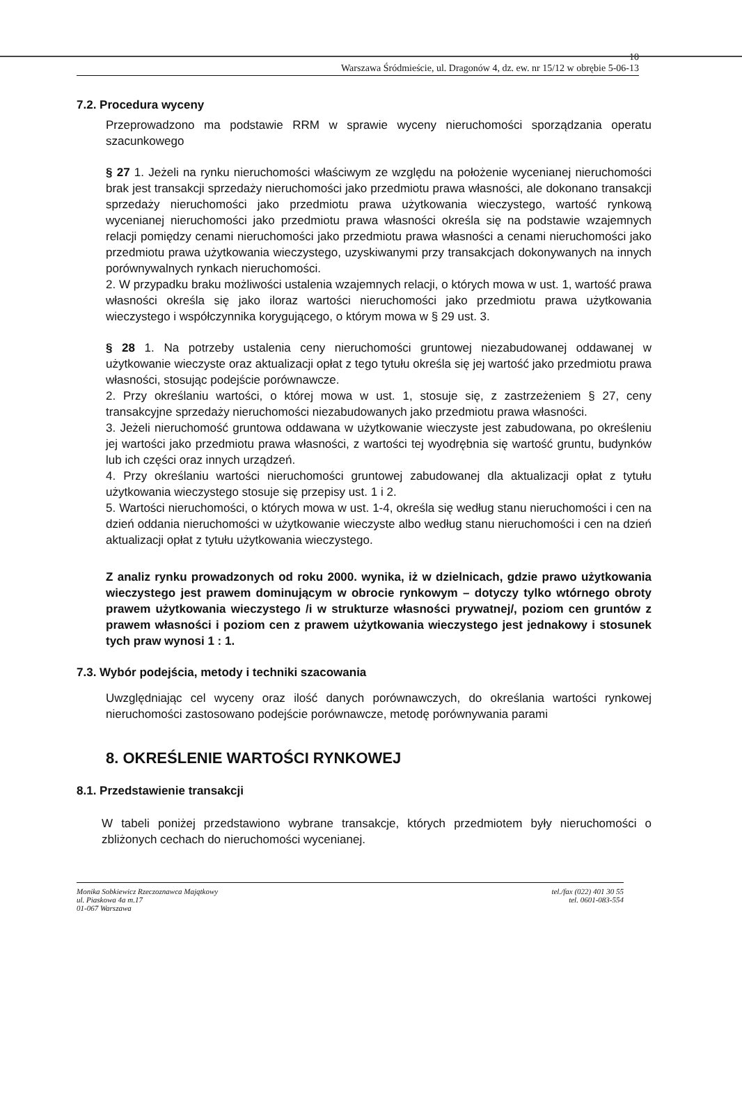10
Warszawa Śródmieście, ul. Dragonów 4, dz. ew. nr 15/12 w obrębie 5-06-13
7.2. Procedura wyceny
Przeprowadzono ma podstawie RRM w sprawie wyceny nieruchomości sporządzania operatu szacunkowego
§ 27 1. Jeżeli na rynku nieruchomości właściwym ze względu na położenie wycenianej nieruchomości brak jest transakcji sprzedaży nieruchomości jako przedmiotu prawa własności, ale dokonano transakcji sprzedaży nieruchomości jako przedmiotu prawa użytkowania wieczystego, wartość rynkową wycenianej nieruchomości jako przedmiotu prawa własności określa się na podstawie wzajemnych relacji pomiędzy cenami nieruchomości jako przedmiotu prawa własności a cenami nieruchomości jako przedmiotu prawa użytkowania wieczystego, uzyskiwanymi przy transakcjach dokonywanych na innych porównywalnych rynkach nieruchomości.
2. W przypadku braku możliwości ustalenia wzajemnych relacji, o których mowa w ust. 1, wartość prawa własności określa się jako iloraz wartości nieruchomości jako przedmiotu prawa użytkowania wieczystego i współczynnika korygującego, o którym mowa w § 29 ust. 3.
§ 28 1. Na potrzeby ustalenia ceny nieruchomości gruntowej niezabudowanej oddawanej w użytkowanie wieczyste oraz aktualizacji opłat z tego tytułu określa się jej wartość jako przedmiotu prawa własności, stosując podejście porównawcze.
2. Przy określaniu wartości, o której mowa w ust. 1, stosuje się, z zastrzeżeniem § 27, ceny transakcyjne sprzedaży nieruchomości niezabudowanych jako przedmiotu prawa własności.
3. Jeżeli nieruchomość gruntowa oddawana w użytkowanie wieczyste jest zabudowana, po określeniu jej wartości jako przedmiotu prawa własności, z wartości tej wyodrębnia się wartość gruntu, budynków lub ich części oraz innych urządzeń.
4. Przy określaniu wartości nieruchomości gruntowej zabudowanej dla aktualizacji opłat z tytułu użytkowania wieczystego stosuje się przepisy ust. 1 i 2.
5. Wartości nieruchomości, o których mowa w ust. 1-4, określa się według stanu nieruchomości i cen na dzień oddania nieruchomości w użytkowanie wieczyste albo według stanu nieruchomości i cen na dzień aktualizacji opłat z tytułu użytkowania wieczystego.
Z analiz rynku prowadzonych od roku 2000. wynika, iż w dzielnicach, gdzie prawo użytkowania wieczystego jest prawem dominującym w obrocie rynkowym – dotyczy tylko wtórnego obroty prawem użytkowania wieczystego /i w strukturze własności prywatnej/, poziom cen gruntów z prawem własności i poziom cen z prawem użytkowania wieczystego jest jednakowy i stosunek tych praw wynosi 1 : 1.
7.3. Wybór podejścia, metody i techniki szacowania
Uwzględniając cel wyceny oraz ilość danych porównawczych, do określania wartości rynkowej nieruchomości zastosowano podejście porównawcze, metodę porównywania parami
8. OKREŚLENIE WARTOŚCI RYNKOWEJ
8.1. Przedstawienie transakcji
W tabeli poniżej przedstawiono wybrane transakcje, których przedmiotem były nieruchomości o zbliżonych cechach do nieruchomości wycenianej.
Monika Sobkiewicz Rzeczoznawca Majątkowy
ul. Piaskowa 4a m.17
01-067 Warszawa
tel./fax (022) 401 30 55
tel. 0601-083-554